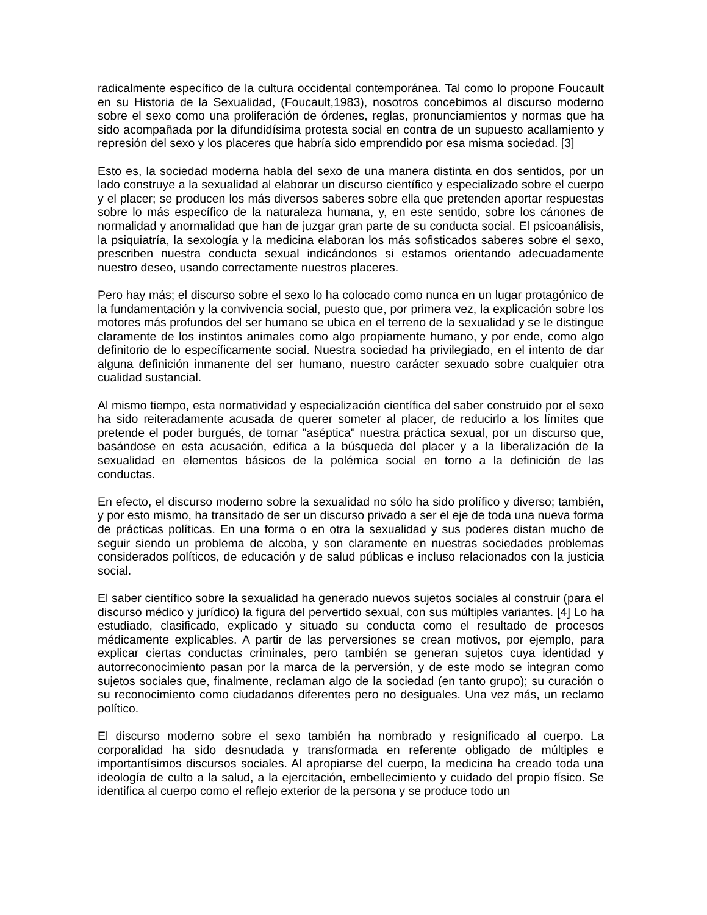radicalmente específico de la cultura occidental contemporánea. Tal como lo propone Foucault en su Historia de la Sexualidad, (Foucault,1983), nosotros concebimos al discurso moderno sobre el sexo como una proliferación de órdenes, reglas, pronunciamientos y normas que ha sido acompañada por la difundidísima protesta social en contra de un supuesto acallamiento y represión del sexo y los placeres que habría sido emprendido por esa misma sociedad. [3]
Esto es, la sociedad moderna habla del sexo de una manera distinta en dos sentidos, por un lado construye a la sexualidad al elaborar un discurso científico y especializado sobre el cuerpo y el placer; se producen los más diversos saberes sobre ella que pretenden aportar respuestas sobre lo más específico de la naturaleza humana, y, en este sentido, sobre los cánones de normalidad y anormalidad que han de juzgar gran parte de su conducta social. El psicoanálisis, la psiquiatría, la sexología y la medicina elaboran los más sofisticados saberes sobre el sexo, prescriben nuestra conducta sexual indicándonos si estamos orientando adecuadamente nuestro deseo, usando correctamente nuestros placeres.
Pero hay más; el discurso sobre el sexo lo ha colocado como nunca en un lugar protagónico de la fundamentación y la convivencia social, puesto que, por primera vez, la explicación sobre los motores más profundos del ser humano se ubica en el terreno de la sexualidad y se le distingue claramente de los instintos animales como algo propiamente humano, y por ende, como algo definitorio de lo específicamente social. Nuestra sociedad ha privilegiado, en el intento de dar alguna definición inmanente del ser humano, nuestro carácter sexuado sobre cualquier otra cualidad sustancial.
Al mismo tiempo, esta normatividad y especialización científica del saber construido por el sexo ha sido reiteradamente acusada de querer someter al placer, de reducirlo a los límites que pretende el poder burgués, de tornar "aséptica" nuestra práctica sexual, por un discurso que, basándose en esta acusación, edifica a la búsqueda del placer y a la liberalización de la sexualidad en elementos básicos de la polémica social en torno a la definición de las conductas.
En efecto, el discurso moderno sobre la sexualidad no sólo ha sido prolífico y diverso; también, y por esto mismo, ha transitado de ser un discurso privado a ser el eje de toda una nueva forma de prácticas políticas. En una forma o en otra la sexualidad y sus poderes distan mucho de seguir siendo un problema de alcoba, y son claramente en nuestras sociedades problemas considerados políticos, de educación y de salud públicas e incluso relacionados con la justicia social.
El saber científico sobre la sexualidad ha generado nuevos sujetos sociales al construir (para el discurso médico y jurídico) la figura del pervertido sexual, con sus múltiples variantes. [4] Lo ha estudiado, clasificado, explicado y situado su conducta como el resultado de procesos médicamente explicables. A partir de las perversiones se crean motivos, por ejemplo, para explicar ciertas conductas criminales, pero también se generan sujetos cuya identidad y autorreconocimiento pasan por la marca de la perversión, y de este modo se integran como sujetos sociales que, finalmente, reclaman algo de la sociedad (en tanto grupo); su curación o su reconocimiento como ciudadanos diferentes pero no desiguales. Una vez más, un reclamo político.
El discurso moderno sobre el sexo también ha nombrado y resignificado al cuerpo. La corporalidad ha sido desnudada y transformada en referente obligado de múltiples e importantísimos discursos sociales. Al apropiarse del cuerpo, la medicina ha creado toda una ideología de culto a la salud, a la ejercitación, embellecimiento y cuidado del propio físico. Se identifica al cuerpo como el reflejo exterior de la persona y se produce todo un